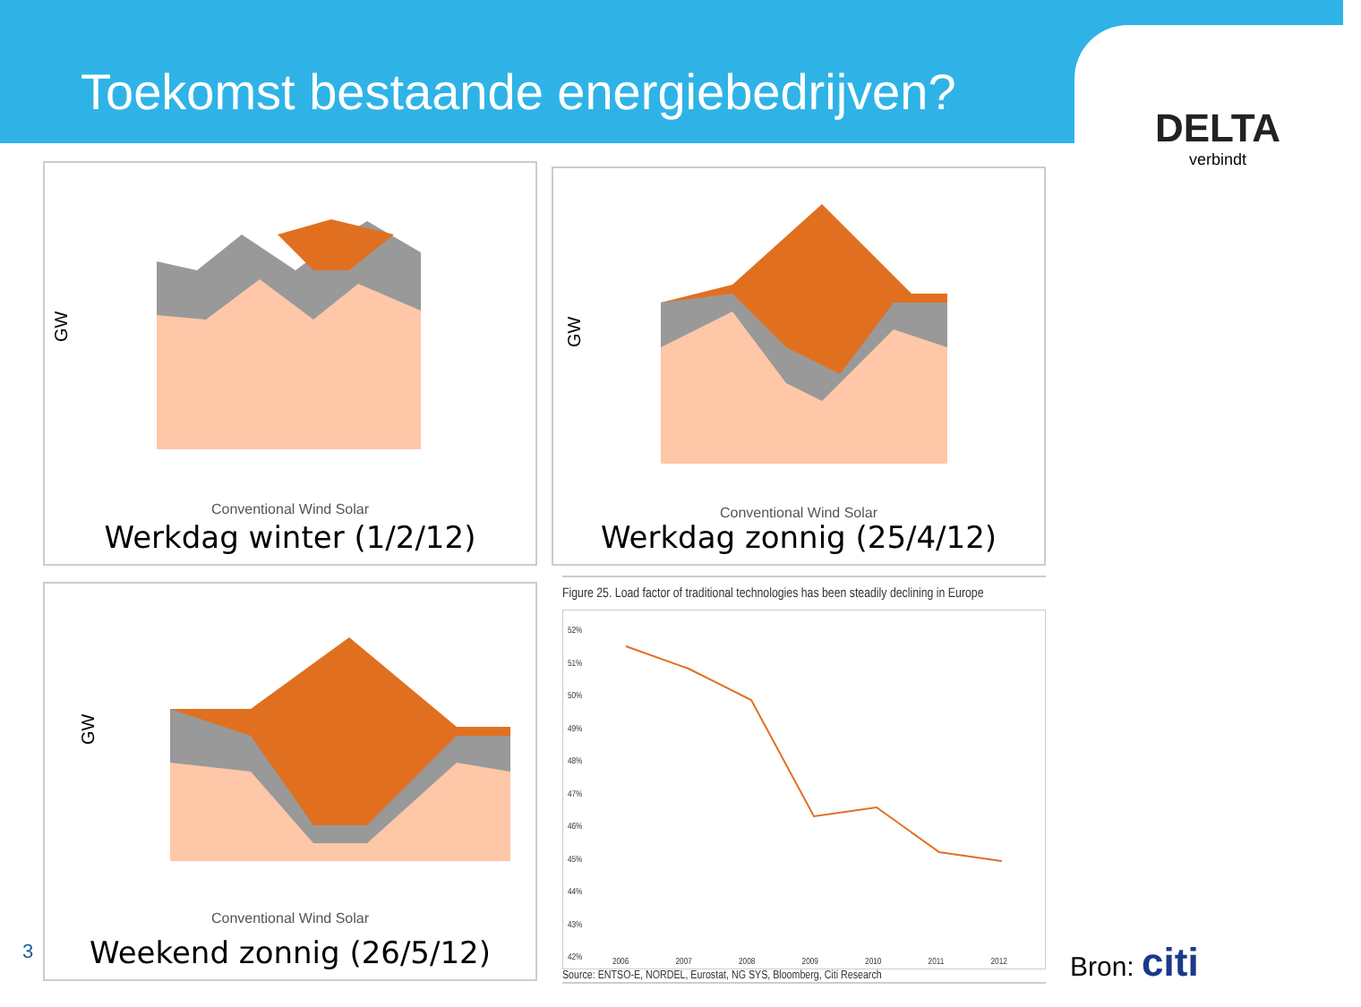Toekomst bestaande energiebedrijven?
DELTA
verbindt
GW
Conventional Wind Solar
Werkdag winter (1/2/12)
GW
Conventional Wind Solar
Werkdag zonnig (25/4/12)
GW
Conventional Wind Solar
Weekend zonnig (26/5/12)
Figure 25. Load factor of traditional technologies has been steadily declining in Europe
52%
51%
50%
49%
48%
47%
46%
45%
44%
43%
42%
2006 2007 2008 2009 2010 2011 2012
Source: ENTSO-E, NORDEL, Eurostat, NG SYS, Bloomberg, Citi Research
3 Bron: citi